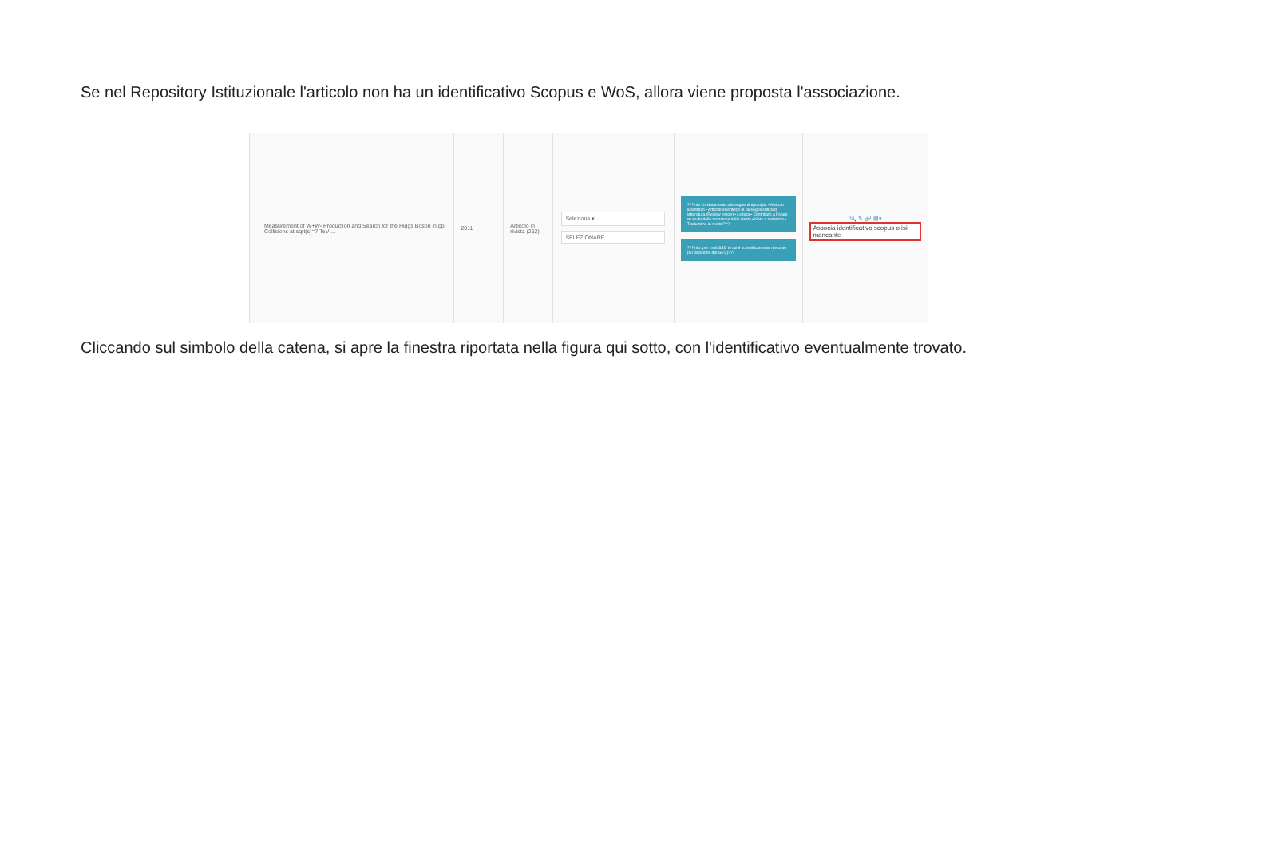Se nel Repository Istituzionale l'articolo non ha un identificativo Scopus e WoS, allora viene proposta l'associazione.
Measurement of W+W- Production and Search for the Higgs Boson in pp Collisions at sqrt(s)=7 TeV ...
2011 Articolo in rivista (262)
Seleziona ▾
SELEZIONARE
???info Limitatamente alle seguenti tipologie: • Articolo scientifico • Articolo scientifico di rassegna critica di letteratura (Review essay) • Lettera • Contributo a Forum su invito della redazione della rivista • Nota a sentenza • Traduzione in rivista???
???info. per i soli SSD in cui è scientificamente rilevante (su decisione del GEV)???
🔍 ✎ 🔗 ▤▾
Associa identificativo scopus o isi mancante
Cliccando sul simbolo della catena, si apre la finestra riportata nella figura qui sotto, con l'identificativo eventualmente trovato.